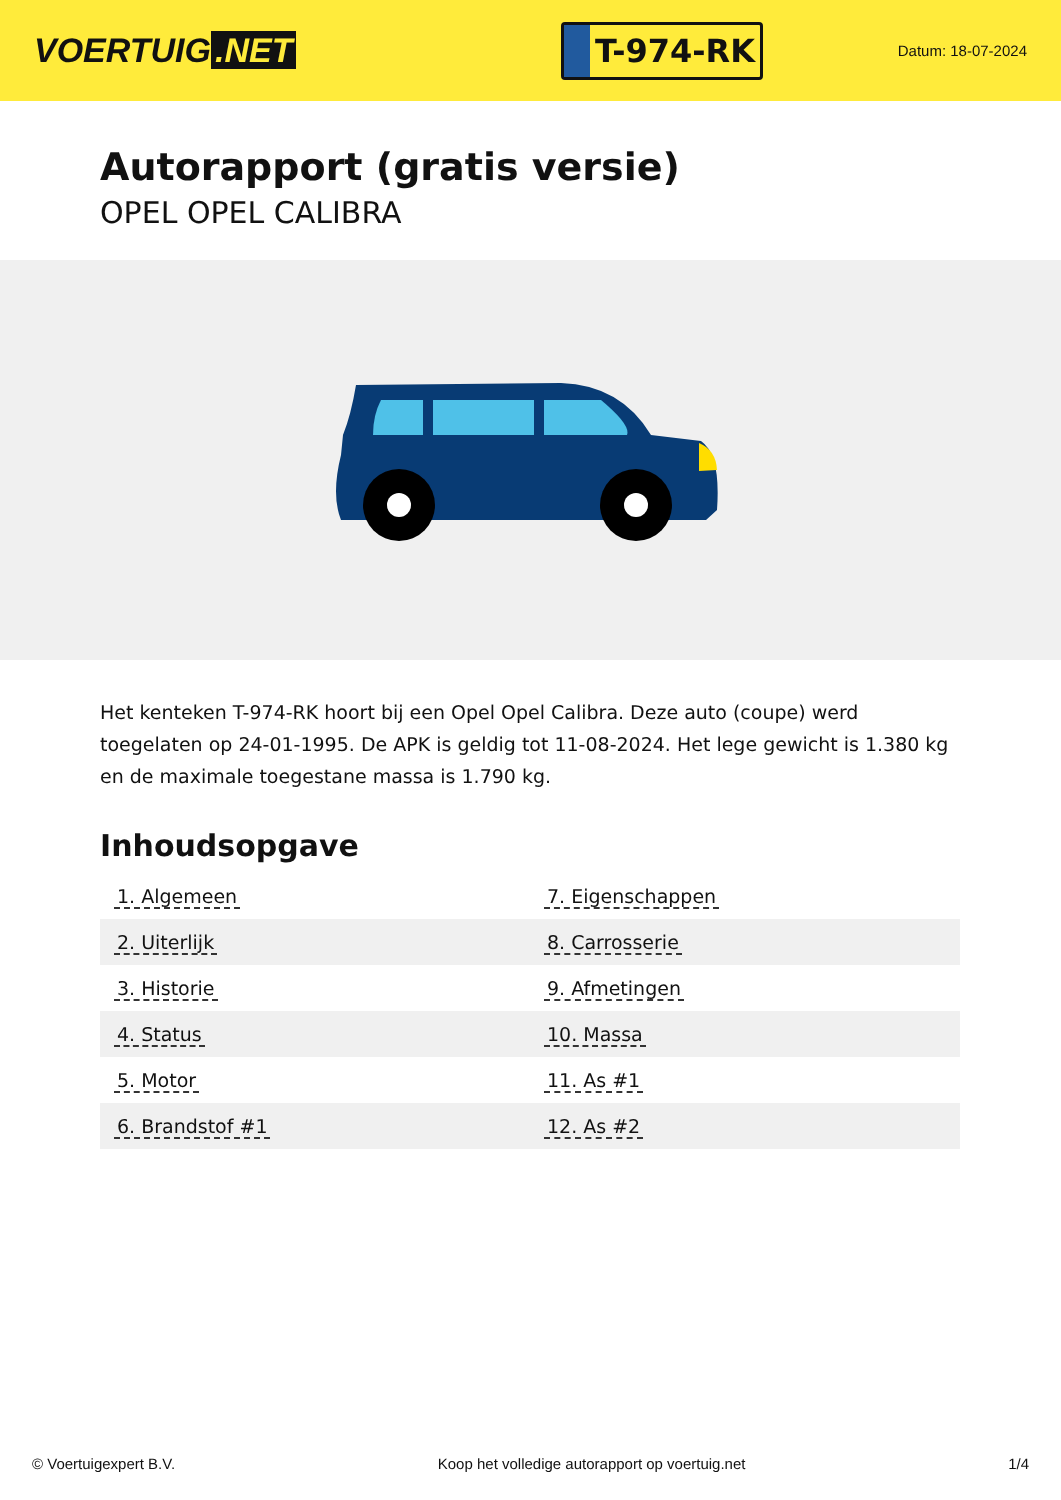VOERTUIG.NET
T-974-RK
Datum: 18-07-2024
Autorapport (gratis versie)
OPEL OPEL CALIBRA
Het kenteken T-974-RK hoort bij een Opel Opel Calibra. Deze auto (coupe) werd toegelaten op 24-01-1995. De APK is geldig tot 11-08-2024. Het lege gewicht is 1.380 kg en de maximale toegestane massa is 1.790 kg.
Inhoudsopgave
| 1. Algemeen | 7. Eigenschappen |
| 2. Uiterlijk | 8. Carrosserie |
| 3. Historie | 9. Afmetingen |
| 4. Status | 10. Massa |
| 5. Motor | 11. As #1 |
| 6. Brandstof #1 | 12. As #2 |
© Voertuigexpert B.V. Koop het volledige autorapport op voertuig.net
1/4